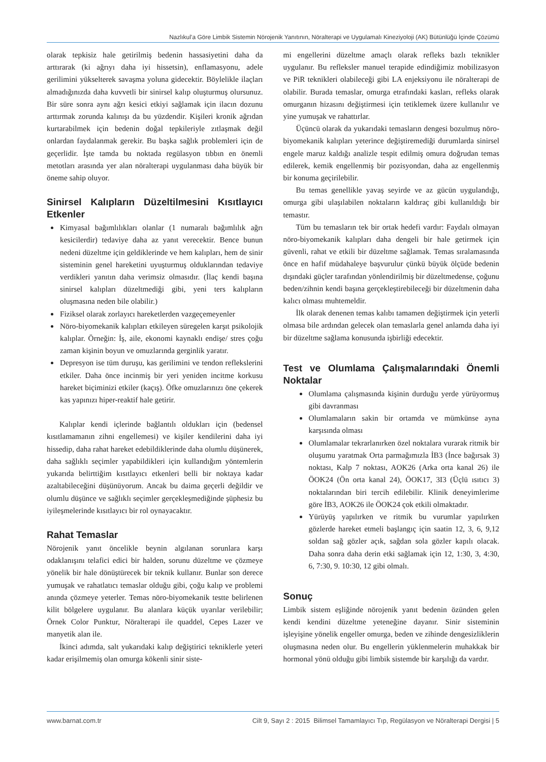Nazlıkul’a Göre Limbik Sistemin Nörojenik Yanıtının, Nöralterapi ve Uygulamalı Kineziyoloji (AK) Bütünlüğü İçinde Çözümü
olarak tepkisiz hale getirilmiş bedenin hassasiyetini daha da arttırarak (ki ağrıyı daha iyi hissetsin), enflamasyonu, adele gerilimini yükselterek savaşma yoluna gidecektir. Böylelikle ilaçları almadığınızda daha kuvvetli bir sinirsel kalıp oluşturmuş olursunuz. Bir süre sonra aynı ağrı kesici etkiyi sağlamak için ilacın dozunu arttırmak zorunda kalınışı da bu yüzdendir. Kişileri kronik ağrıdan kurtarabilmek için bedenin doğal tepkileriyle zıtlaşmak değil onlardan faydalanmak gerekir. Bu başka sağlık problemleri için de geçerlidir. İşte tamda bu noktada regülasyon tıbbın en önemli metotları arasında yer alan nöralterapi uygulanması daha büyük bir öneme sahip oluyor.
Sinirsel Kalıpların Düzeltilmesini Kısıtlayıcı Etkenler
Kimyasal bağımlılıkları olanlar (1 numaralı bağımlılık ağrı kesicilerdir) tedaviye daha az yanıt verecektir. Bence bunun nedeni düzeltme için geldiklerinde ve hem kalıpları, hem de sinir sisteminin genel hareketini uyuşturmuş olduklarından tedaviye verdikleri yanıtın daha verimsiz olmasıdır. (İlaç kendi başına sinirsel kalıpları düzeltmediği gibi, yeni ters kalıpların oluşmasına neden bile olabilir.)
Fiziksel olarak zorlayıcı hareketlerden vazgeçemeyenler
Nöro-biyomekanik kalıpları etkileyen süregelen karşıt psikolojik kalıplar. Örneğin: İş, aile, ekonomi kaynaklı endişe/ stres çoğu zaman kişinin boyun ve omuzlarında gerginlik yaratır.
Depresyon ise tüm duruşu, kas gerilimini ve tendon reflekslerini etkiler. Daha önce incinmiş bir yeri yeniden incitme korkusu hareket biçiminizi etkiler (kaçış). Öfke omuzlarınızı öne çekerek kas yapınızı hiper-reaktif hale getirir.
Kalıplar kendi içlerinde bağlantılı oldukları için (bedensel kısıtlamamanın zihni engellemesi) ve kişiler kendilerini daha iyi hissedip, daha rahat hareket edebildiklerinde daha olumlu düşünerek, daha sağlıklı seçimler yapabildikleri için kullandığım yöntemlerin yukarıda belirttiğim kısıtlayıcı etkenleri belli bir noktaya kadar azaltabileceğini düşünüyorum. Ancak bu daima geçerli değildir ve olumlu düşünce ve sağlıklı seçimler gerçekleşmediğinde şüphesiz bu iyileşmelerinde kısıtlayıcı bir rol oynayacaktır.
Rahat Temaslar
Nörojenik yanıt öncelikle beynin algılanan sorunlara karşı odaklanışını telafici edici bir halden, sorunu düzeltme ve çözmeye yönelik bir hale dönüştürecek bir teknik kullanır. Bunlar son derece yumuşak ve rahatlatıcı temaslar olduğu gibi, çoğu kalıp ve problemi anında çözmeye yeterler. Temas nöro-biyomekanik testte belirlenen kilit bölgelere uygulanır. Bu alanlara küçük uyarılar verilebilir; Örnek Color Punktur, Nöralterapi ile quaddel, Cepes Lazer ve manyetik alan ile.
İkinci adımda, salt yukarıdaki kalıp değiştirici tekniklerle yeteri kadar erişilmemiş olan omurga kökenli sinir siste-
mi engellerini düzeltme amaçlı olarak refleks bazlı teknikler uygulanır. Bu refleksler manuel terapide edindiğimiz mobilizasyon ve PiR teknikleri olabileceği gibi LA enjeksiyonu ile nöralterapi de olabilir. Burada temaslar, omurga etrafındaki kasları, refleks olarak omurganın hizasını değiştirmesi için tetiklemek üzere kullanılır ve yine yumuşak ve rahattırlar.
Üçüncü olarak da yukarıdaki temasların dengesi bozulmuş nöro-biyomekanik kalıpları yeterince değiştiremediği durumlarda sinirsel engele maruz kaldığı analizle tespit edilmiş omura doğrudan temas edilerek, kemik engellenmiş bir pozisyondan, daha az engellenmiş bir konuma geçirilebilir.
Bu temas genellikle yavaş seyirde ve az gücün uygulandığı, omurga gibi ulaşılabilen noktaların kaldıraç gibi kullanıldığı bir temastır.
Tüm bu temasların tek bir ortak hedefi vardır: Faydalı olmayan nöro-biyomekanik kalıpları daha dengeli bir hale getirmek için güvenli, rahat ve etkili bir düzeltme sağlamak. Temas sıralamasında önce en hafif müdahaleye başvurulur çünkü büyük ölçüde bedenin dışındaki güçler tarafından yönlendirilmiş bir düzeltmedense, çoğunu beden/zihnin kendi başına gerçekleştirebileceği bir düzeltmenin daha kalıcı olması muhtemeldir.
İlk olarak denenen temas kalıbı tamamen değiştirmek için yeterli olmasa bile ardından gelecek olan temaslarla genel anlamda daha iyi bir düzeltme sağlama konusunda işbirliği edecektir.
Test ve Olumlama Çalışmalarındaki Önemli Noktalar
Olumlama çalışmasında kişinin durduğu yerde yürüyormuş gibi davranması
Olumlamaların sakin bir ortamda ve mümkünse ayna karşısında olması
Olumlamalar tekrarlanırken özel noktalara vurarak ritmik bir oluşumu yaratmak Orta parmağımızla İB3 (İnce bağırsak 3) noktası, Kalp 7 noktası, AOK26 (Arka orta kanal 26) ile ÖOK24 (Ön orta kanal 24), ÖOK17, 3I3 (Üçlü ısıtıcı 3) noktalarından biri tercih edilebilir. Klinik deneyimlerime göre İB3, AOK26 ile ÖOK24 çok etkili olmaktadır.
Yürüyüş yapılırken ve ritmik bu vurumlar yapılırken gözlerde hareket etmeli başlangıç için saatin 12, 3, 6, 9,12 soldan sağ gözler açık, sağdan sola gözler kapılı olacak. Daha sonra daha derin etki sağlamak için 12, 1:30, 3, 4:30, 6, 7:30, 9. 10:30, 12 gibi olmalı.
Sonuç
Limbik sistem eşliğinde nörojenik yanıt bedenin özünden gelen kendi kendini düzeltme yeteneğine dayanır. Sinir sisteminin işleyişine yönelik engeller omurga, beden ve zihinde dengesizliklerin oluşmasına neden olur. Bu engellerin yüklenmelerin muhakkak bir hormonal yönü olduğu gibi limbik sistemde bir karşılığı da vardır.
www.barnat.com.tr Cilt 9, Sayı 2 : 2015 Bilimsel Tamamlayıcı Tıp, Regülasyon ve Nöralterapi Dergisi | 5